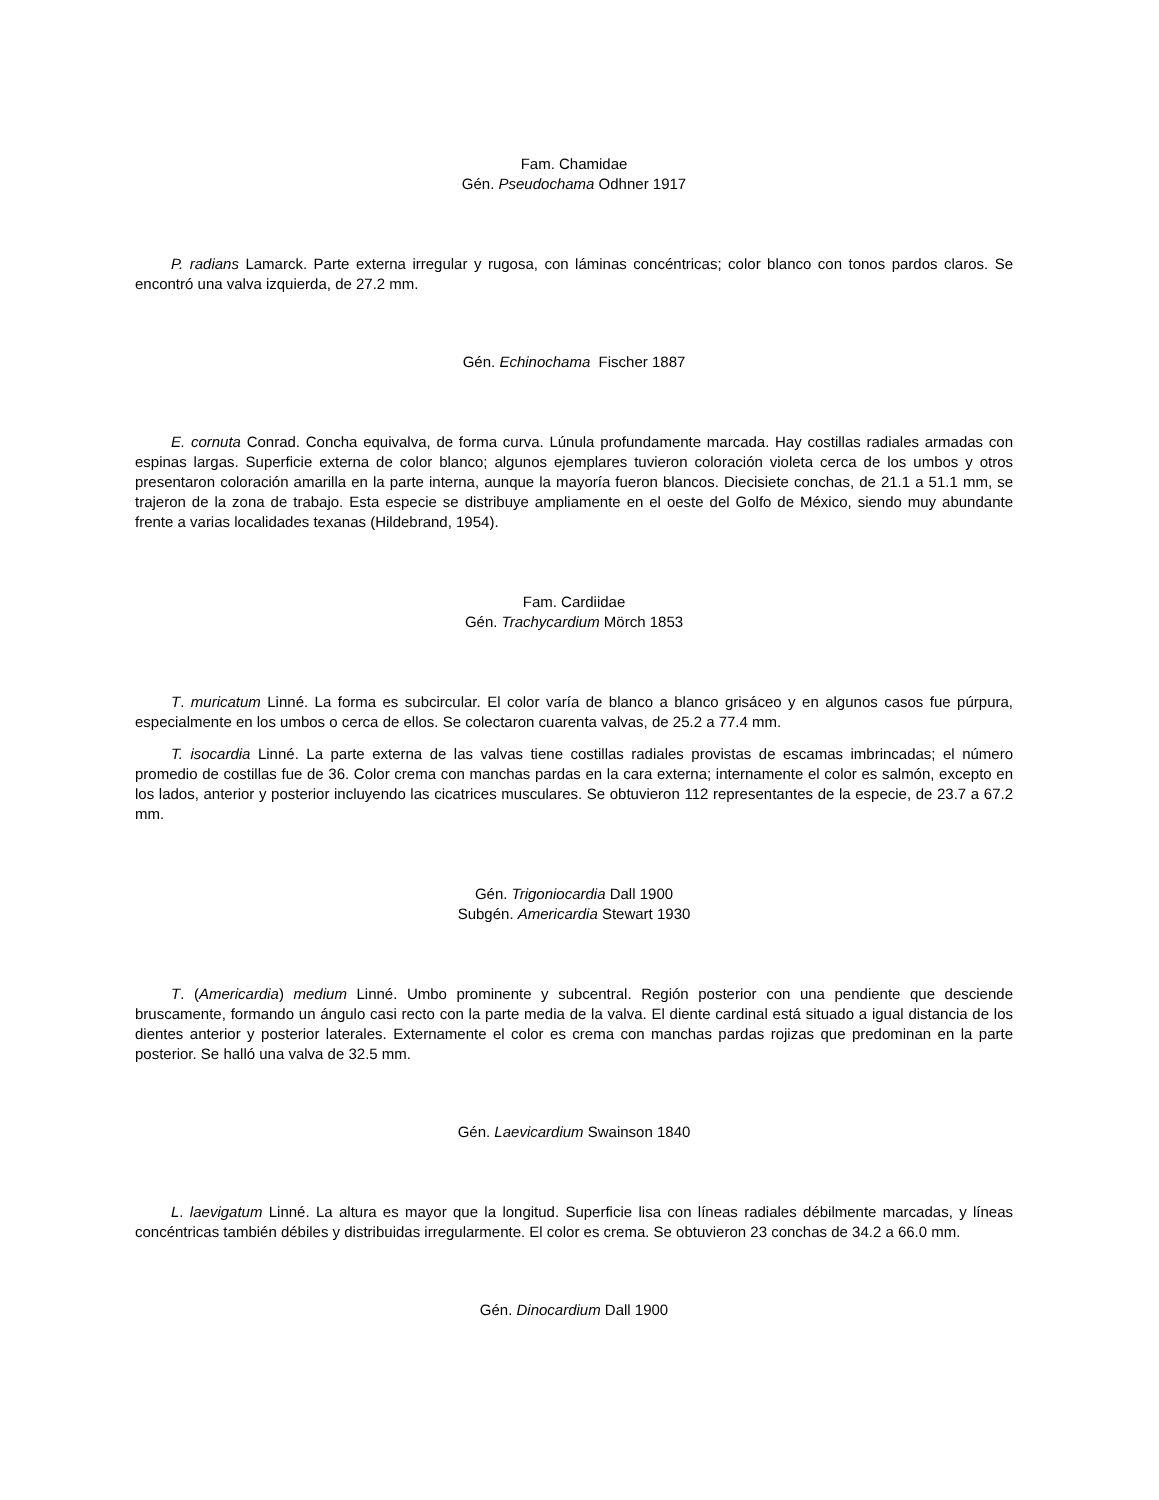Fam. Chamidae
Gén. Pseudochama Odhner 1917
P. radians Lamarck. Parte externa irregular y rugosa, con láminas concéntricas; color blanco con tonos pardos claros. Se encontró una valva izquierda, de 27.2 mm.
Gén. Echinochama Fischer 1887
E. cornuta Conrad. Concha equivalva, de forma curva. Lúnula profundamente marcada. Hay costillas radiales armadas con espinas largas. Superficie externa de color blanco; algunos ejemplares tuvieron coloración violeta cerca de los umbos y otros presentaron coloración amarilla en la parte interna, aunque la mayoría fueron blancos. Diecisiete conchas, de 21.1 a 51.1 mm, se trajeron de la zona de trabajo. Esta especie se distribuye ampliamente en el oeste del Golfo de México, siendo muy abundante frente a varias localidades texanas (Hildebrand, 1954).
Fam. Cardiidae
Gén. Trachycardium Mörch 1853
T. muricatum Linné. La forma es subcircular. El color varía de blanco a blanco grisáceo y en algunos casos fue púrpura, especialmente en los umbos o cerca de ellos. Se colectaron cuarenta valvas, de 25.2 a 77.4 mm.
T. isocardia Linné. La parte externa de las valvas tiene costillas radiales provistas de escamas imbrincadas; el número promedio de costillas fue de 36. Color crema con manchas pardas en la cara externa; internamente el color es salmón, excepto en los lados, anterior y posterior incluyendo las cicatrices musculares. Se obtuvieron 112 representantes de la especie, de 23.7 a 67.2 mm.
Gén. Trigoniocardia Dall 1900
Subgén. Americardia Stewart 1930
T. (Americardia) medium Linné. Umbo prominente y subcentral. Región posterior con una pendiente que desciende bruscamente, formando un ángulo casi recto con la parte media de la valva. El diente cardinal está situado a igual distancia de los dientes anterior y posterior laterales. Externamente el color es crema con manchas pardas rojizas que predominan en la parte posterior. Se halló una valva de 32.5 mm.
Gén. Laevicardium Swainson 1840
L. laevigatum Linné. La altura es mayor que la longitud. Superficie lisa con líneas radiales débilmente marcadas, y líneas concéntricas también débiles y distribuidas irregularmente. El color es crema. Se obtuvieron 23 conchas de 34.2 a 66.0 mm.
Gén. Dinocardium Dall 1900